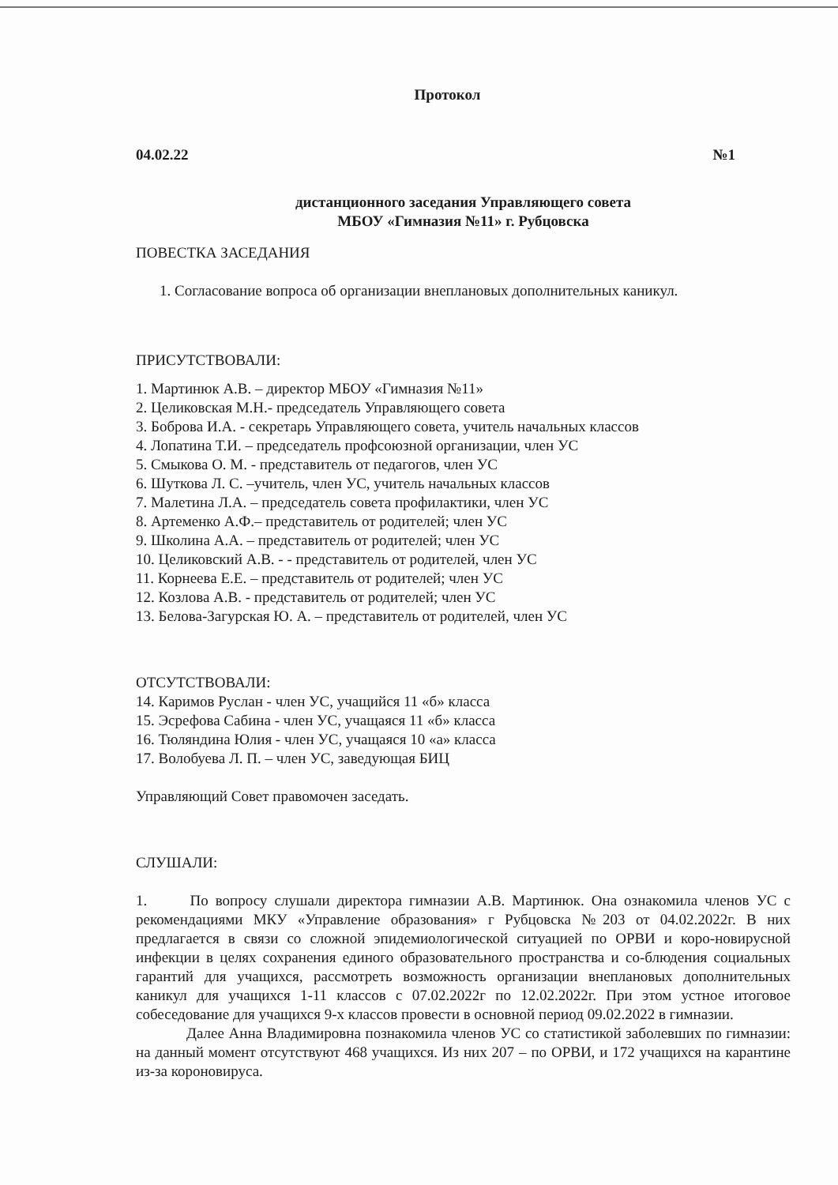Протокол
04.02.22 №1
дистанционного заседания Управляющего совета
МБОУ «Гимназия №11» г. Рубцовска
ПОВЕСТКА ЗАСЕДАНИЯ
1. Согласование вопроса об организации внеплановых дополнительных каникул.
ПРИСУТСТВОВАЛИ:
1. Мартинюк А.В. – директор МБОУ «Гимназия №11»
2. Целиковская М.Н.- председатель Управляющего совета
3. Боброва И.А. - секретарь Управляющего совета, учитель начальных классов
4. Лопатина Т.И. – председатель профсоюзной организации, член УС
5. Смыкова О. М. - представитель от педагогов, член УС
6. Шуткова Л. С. –учитель, член УС, учитель начальных классов
7. Малетина Л.А. – председатель совета профилактики, член УС
8. Артеменко А.Ф.– представитель от родителей; член УС
9. Школина А.А. – представитель от родителей; член УС
10. Целиковский А.В. - - представитель от родителей, член УС
11. Корнеева Е.Е. – представитель от родителей; член УС
12. Козлова А.В. - представитель от родителей; член УС
13. Белова-Загурская Ю. А. – представитель от родителей, член УС
ОТСУТСТВОВАЛИ:
14. Каримов Руслан - член УС, учащийся 11 «б» класса
15. Эсрефова Сабина - член УС, учащаяся 11 «б» класса
16. Тюляндина Юлия - член УС, учащаяся 10 «а» класса
17. Волобуева Л. П. – член УС, заведующая БИЦ
Управляющий Совет правомочен заседать.
СЛУШАЛИ:
1. По вопросу слушали директора гимназии А.В. Мартинюк. Она ознакомила членов УС с рекомендациями МКУ «Управление образования» г Рубцовска №203 от 04.02.2022г. В них предлагается в связи со сложной эпидемиологической ситуацией по ОРВИ и коро-новирусной инфекции в целях сохранения единого образовательного пространства и со-блюдения социальных гарантий для учащихся, рассмотреть возможность организации внеплановых дополнительных каникул для учащихся 1-11 классов с 07.02.2022г по 12.02.2022г. При этом устное итоговое собеседование для учащихся 9-х классов провести в основной период 09.02.2022 в гимназии.
Далее Анна Владимировна познакомила членов УС со статистикой заболевших по гимназии: на данный момент отсутствуют 468 учащихся. Из них 207 – по ОРВИ, и 172 учащихся на карантине из-за короновируса.